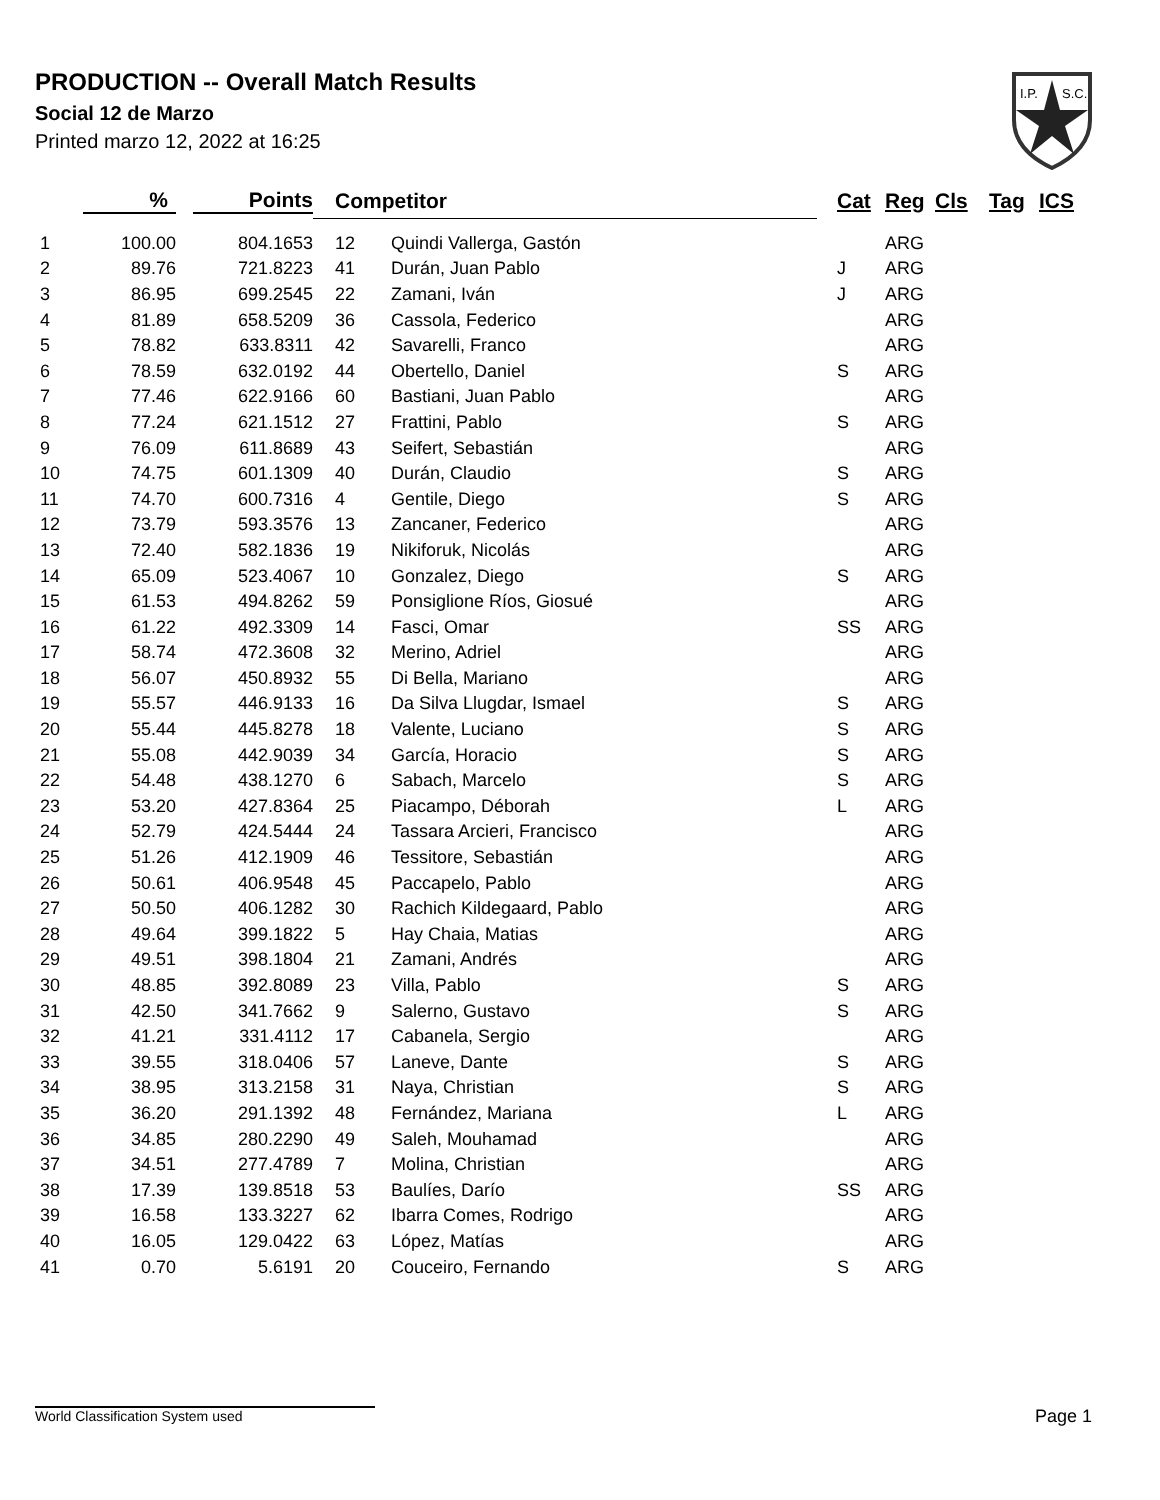PRODUCTION -- Overall Match Results
Social 12 de Marzo
Printed marzo 12, 2022 at 16:25
I.P.
S.C.
| | % | Points | Competitor | | Cat | Reg | Cls | Tag | ICS |
| --- | --- | --- | --- | --- | --- | --- | --- | --- | --- |
| 1 | 100.00 | 804.1653 | 12 | Quindi Vallerga, Gastón | | ARG | | | |
| 2 | 89.76 | 721.8223 | 41 | Durán, Juan Pablo | J | ARG | | | |
| 3 | 86.95 | 699.2545 | 22 | Zamani, Iván | J | ARG | | | |
| 4 | 81.89 | 658.5209 | 36 | Cassola, Federico | | ARG | | | |
| 5 | 78.82 | 633.8311 | 42 | Savarelli, Franco | | ARG | | | |
| 6 | 78.59 | 632.0192 | 44 | Obertello, Daniel | S | ARG | | | |
| 7 | 77.46 | 622.9166 | 60 | Bastiani, Juan Pablo | | ARG | | | |
| 8 | 77.24 | 621.1512 | 27 | Frattini, Pablo | S | ARG | | | |
| 9 | 76.09 | 611.8689 | 43 | Seifert, Sebastián | | ARG | | | |
| 10 | 74.75 | 601.1309 | 40 | Durán, Claudio | S | ARG | | | |
| 11 | 74.70 | 600.7316 | 4 | Gentile, Diego | S | ARG | | | |
| 12 | 73.79 | 593.3576 | 13 | Zancaner, Federico | | ARG | | | |
| 13 | 72.40 | 582.1836 | 19 | Nikiforuk, Nicolás | | ARG | | | |
| 14 | 65.09 | 523.4067 | 10 | Gonzalez, Diego | S | ARG | | | |
| 15 | 61.53 | 494.8262 | 59 | Ponsiglione Ríos, Giosué | | ARG | | | |
| 16 | 61.22 | 492.3309 | 14 | Fasci, Omar | SS | ARG | | | |
| 17 | 58.74 | 472.3608 | 32 | Merino, Adriel | | ARG | | | |
| 18 | 56.07 | 450.8932 | 55 | Di Bella, Mariano | | ARG | | | |
| 19 | 55.57 | 446.9133 | 16 | Da Silva Llugdar, Ismael | S | ARG | | | |
| 20 | 55.44 | 445.8278 | 18 | Valente, Luciano | S | ARG | | | |
| 21 | 55.08 | 442.9039 | 34 | García, Horacio | S | ARG | | | |
| 22 | 54.48 | 438.1270 | 6 | Sabach, Marcelo | S | ARG | | | |
| 23 | 53.20 | 427.8364 | 25 | Piacampo, Déborah | L | ARG | | | |
| 24 | 52.79 | 424.5444 | 24 | Tassara Arcieri, Francisco | | ARG | | | |
| 25 | 51.26 | 412.1909 | 46 | Tessitore, Sebastián | | ARG | | | |
| 26 | 50.61 | 406.9548 | 45 | Paccapelo, Pablo | | ARG | | | |
| 27 | 50.50 | 406.1282 | 30 | Rachich Kildegaard, Pablo | | ARG | | | |
| 28 | 49.64 | 399.1822 | 5 | Hay Chaia, Matias | | ARG | | | |
| 29 | 49.51 | 398.1804 | 21 | Zamani, Andrés | | ARG | | | |
| 30 | 48.85 | 392.8089 | 23 | Villa, Pablo | S | ARG | | | |
| 31 | 42.50 | 341.7662 | 9 | Salerno, Gustavo | S | ARG | | | |
| 32 | 41.21 | 331.4112 | 17 | Cabanela, Sergio | | ARG | | | |
| 33 | 39.55 | 318.0406 | 57 | Laneve, Dante | S | ARG | | | |
| 34 | 38.95 | 313.2158 | 31 | Naya, Christian | S | ARG | | | |
| 35 | 36.20 | 291.1392 | 48 | Fernández, Mariana | L | ARG | | | |
| 36 | 34.85 | 280.2290 | 49 | Saleh, Mouhamad | | ARG | | | |
| 37 | 34.51 | 277.4789 | 7 | Molina, Christian | | ARG | | | |
| 38 | 17.39 | 139.8518 | 53 | Baulíes, Darío | SS | ARG | | | |
| 39 | 16.58 | 133.3227 | 62 | Ibarra Comes, Rodrigo | | ARG | | | |
| 40 | 16.05 | 129.0422 | 63 | López, Matías | | ARG | | | |
| 41 | 0.70 | 5.6191 | 20 | Couceiro, Fernando | S | ARG | | | |
World Classification System used Page 1